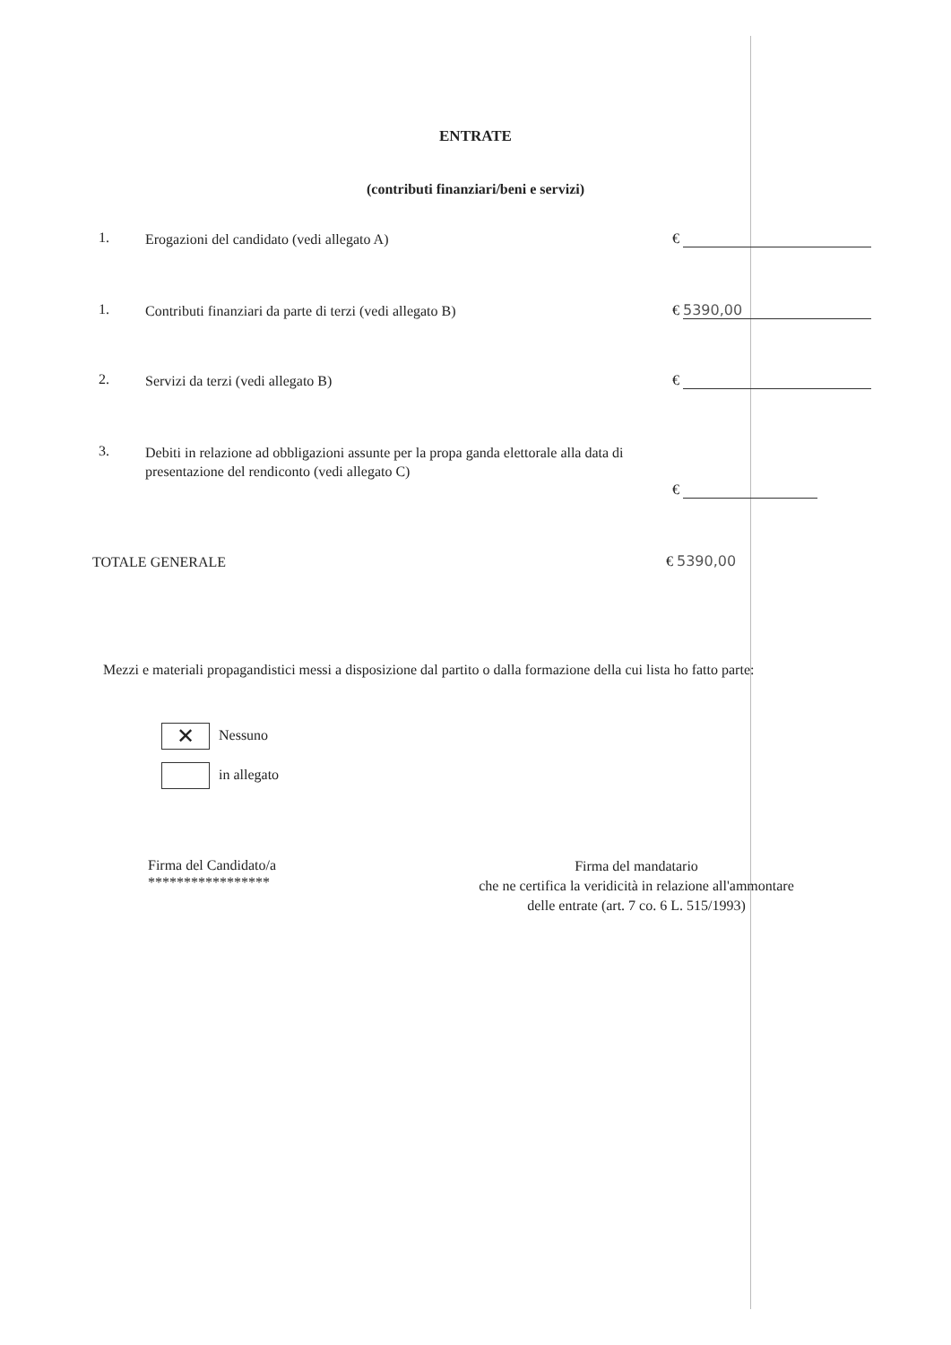ENTRATE
(contributi finanziari/beni e servizi)
1.
Erogazioni del candidato (vedi allegato A)
€
1.
Contributi finanziari da parte di terzi (vedi allegato B)
€ 5390,00
2.
Servizi da terzi (vedi allegato B)
€
3.
Debiti in relazione ad obbligazioni assunte per la propa ganda elettorale alla data di presentazione del rendiconto (vedi allegato C)
€
TOTALE GENERALE
€ 5390,00
Mezzi e materiali propagandistici messi a disposizione dal partito o dalla formazione della cui lista ho fatto parte:
✕ Nessuno
in allegato
Firma del Candidato/a
*****************
Firma del mandatario
che ne certifica la veridicità in relazione all'ammontare
delle entrate (art. 7 co. 6 L. 515/1993)